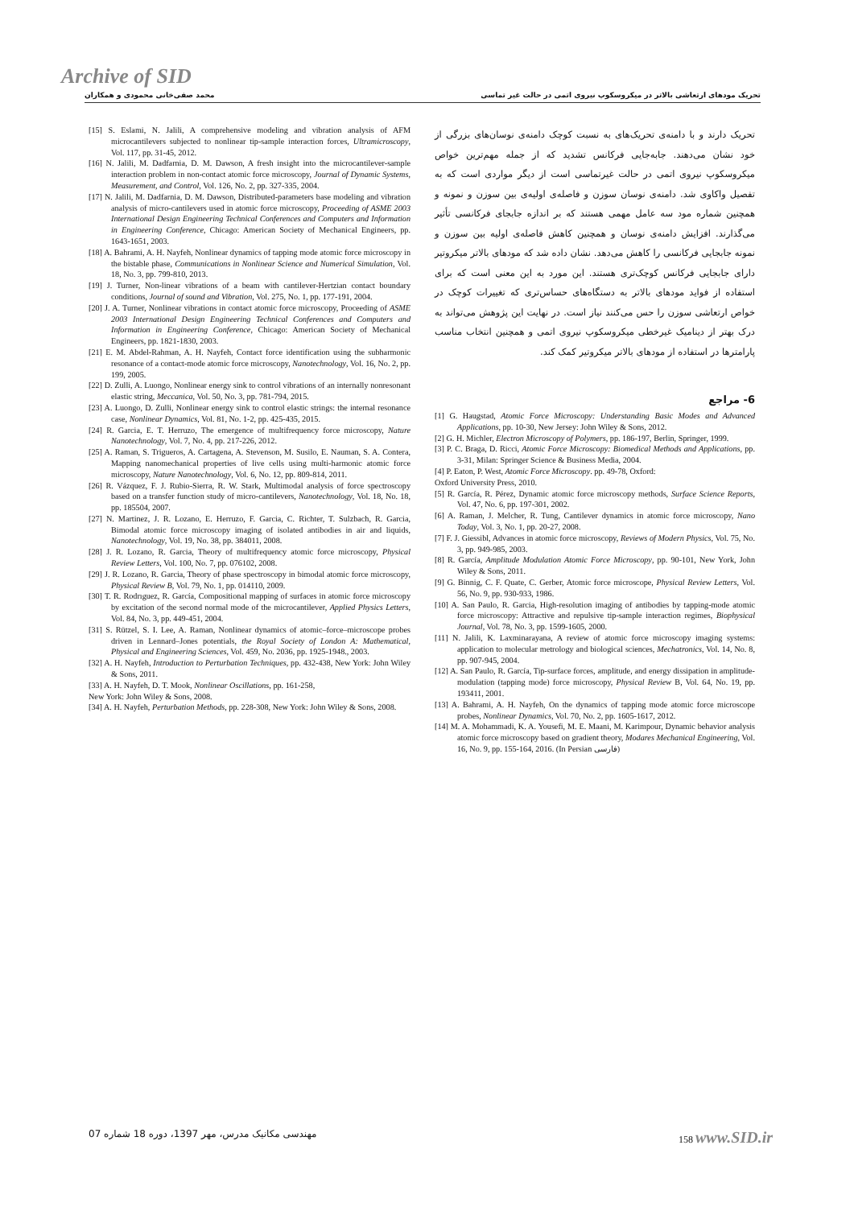Archive of SID
تحریک مودهای ارتعاشی بالاتر در میکروسکوپ نیروی اتمی در حالت غیر تماسی محمد صفی‌خانی محمودی و همکاران
[15] S. Eslami, N. Jalili, A comprehensive modeling and vibration analysis of AFM microcantilevers subjected to nonlinear tip-sample interaction forces, Ultramicroscopy, Vol. 117, pp. 31-45, 2012.
[16] N. Jalili, M. Dadfarnia, D. M. Dawson, A fresh insight into the microcantilever-sample interaction problem in non-contact atomic force microscopy, Journal of Dynamic Systems, Measurement, and Control, Vol. 126, No. 2, pp. 327-335, 2004.
[17] N. Jalili, M. Dadfarnia, D. M. Dawson, Distributed-parameters base modeling and vibration analysis of micro-cantilevers used in atomic force microscopy, Proceeding of ASME 2003 International Design Engineering Technical Conferences and Computers and Information in Engineering Conference, Chicago: American Society of Mechanical Engineers, pp. 1643-1651, 2003.
[18] A. Bahrami, A. H. Nayfeh, Nonlinear dynamics of tapping mode atomic force microscopy in the bistable phase, Communications in Nonlinear Science and Numerical Simulation, Vol. 18, No. 3, pp. 799-810, 2013.
[19] J. Turner, Non-linear vibrations of a beam with cantilever-Hertzian contact boundary conditions, Journal of sound and Vibration, Vol. 275, No. 1, pp. 177-191, 2004.
[20] J. A. Turner, Nonlinear vibrations in contact atomic force microscopy, Proceeding of ASME 2003 International Design Engineering Technical Conferences and Computers and Information in Engineering Conference, Chicago: American Society of Mechanical Engineers, pp. 1821-1830, 2003.
[21] E. M. Abdel-Rahman, A. H. Nayfeh, Contact force identification using the subharmonic resonance of a contact-mode atomic force microscopy, Nanotechnology, Vol. 16, No. 2, pp. 199, 2005.
[22] D. Zulli, A. Luongo, Nonlinear energy sink to control vibrations of an internally nonresonant elastic string, Meccanica, Vol. 50, No. 3, pp. 781-794, 2015.
[23] A. Luongo, D. Zulli, Nonlinear energy sink to control elastic strings: the internal resonance case, Nonlinear Dynamics, Vol. 81, No. 1-2, pp. 425-435, 2015.
[24] R. Garcia, E. T. Herruzo, The emergence of multifrequency force microscopy, Nature Nanotechnology, Vol. 7, No. 4, pp. 217-226, 2012.
[25] A. Raman, S. Trigueros, A. Cartagena, A. Stevenson, M. Susilo, E. Nauman, S. A. Contera, Mapping nanomechanical properties of live cells using multi-harmonic atomic force microscopy, Nature Nanotechnology, Vol. 6, No. 12, pp. 809-814, 2011.
[26] R. Vázquez, F. J. Rubio-Sierra, R. W. Stark, Multimodal analysis of force spectroscopy based on a transfer function study of micro-cantilevers, Nanotechnology, Vol. 18, No. 18, pp. 185504, 2007.
[27] N. Martinez, J. R. Lozano, E. Herruzo, F. Garcia, C. Richter, T. Sulzbach, R. Garcia, Bimodal atomic force microscopy imaging of isolated antibodies in air and liquids, Nanotechnology, Vol. 19, No. 38, pp. 384011, 2008.
[28] J. R. Lozano, R. Garcia, Theory of multifrequency atomic force microscopy, Physical Review Letters, Vol. 100, No. 7, pp. 076102, 2008.
[29] J. R. Lozano, R. Garcia, Theory of phase spectroscopy in bimodal atomic force microscopy, Physical Review B, Vol. 79, No. 1, pp. 014110, 2009.
[30] T. R. Rodrıguez, R. García, Compositional mapping of surfaces in atomic force microscopy by excitation of the second normal mode of the microcantilever, Applied Physics Letters, Vol. 84, No. 3, pp. 449-451, 2004.
[31] S. Rützel, S. I. Lee, A. Raman, Nonlinear dynamics of atomic–force–microscope probes driven in Lennard–Jones potentials, the Royal Society of London A: Mathematical, Physical and Engineering Sciences, Vol. 459, No. 2036, pp. 1925-1948., 2003.
[32] A. H. Nayfeh, Introduction to Perturbation Techniques, pp. 432-438, New York: John Wiley & Sons, 2011.
[33] A. H. Nayfeh, D. T. Mook, Nonlinear Oscillations, pp. 161-258,
New York: John Wiley & Sons, 2008.
[34] A. H. Nayfeh, Perturbation Methods, pp. 228-308, New York: John Wiley & Sons, 2008.
تحریک دارند و با دامنه‌ی تحریک‌های به نسبت کوچک دامنه‌ی نوسان‌های بزرگی از خود نشان می‌دهند. جابه‌جایی فرکانس تشدید که از جمله مهم‌ترین خواص میکروسکوپ نیروی اتمی در حالت غیرتماسی است از دیگر مواردی است که به تفصیل واکاوی شد. دامنه‌ی نوسان سوزن و فاصله‌ی اولیه‌ی بین سوزن و نمونه و همچنین شماره مود سه عامل مهمی هستند که بر اندازه جابجای فرکانسی تأثیر می‌گذارند. افزایش دامنه‌ی نوسان و همچنین کاهش فاصله‌ی اولیه بین سوزن و نمونه جابجایی فرکانسی را کاهش می‌دهد. نشان داده شد که مودهای بالاتر میکروتیر دارای جابجایی فرکانس کوچک‌تری هستند. این مورد به این معنی است که برای استفاده از فواید مودهای بالاتر به دستگاه‌های حساس‌تری که تغییرات کوچک در خواص ارتعاشی سوزن را حس می‌کنند نیاز است. در نهایت این پژوهش می‌تواند به درک بهتر از دینامیک غیرخطی میکروسکوپ نیروی اتمی و همچنین انتخاب مناسب پارامترها در استفاده از مودهای بالاتر میکروتیر کمک کند.
6- مراجع
[1] G. Haugstad, Atomic Force Microscopy: Understanding Basic Modes and Advanced Applications, pp. 10-30, New Jersey: John Wiley & Sons, 2012.
[2] G. H. Michler, Electron Microscopy of Polymers, pp. 186-197, Berlin, Springer, 1999.
[3] P. C. Braga, D. Ricci, Atomic Force Microscopy: Biomedical Methods and Applications, pp. 3-31, Milan: Springer Science & Business Media, 2004.
[4] P. Eaton, P. West, Atomic Force Microscopy. pp. 49-78, Oxford:
Oxford University Press, 2010.
[5] R. García, R. Pérez, Dynamic atomic force microscopy methods, Surface Science Reports, Vol. 47, No. 6, pp. 197-301, 2002.
[6] A. Raman, J. Melcher, R. Tung, Cantilever dynamics in atomic force microscopy, Nano Today, Vol. 3, No. 1, pp. 20-27, 2008.
[7] F. J. Giessibl, Advances in atomic force microscopy, Reviews of Modern Physics, Vol. 75, No. 3, pp. 949-985, 2003.
[8] R. García, Amplitude Modulation Atomic Force Microscopy, pp. 90-101, New York, John Wiley & Sons, 2011.
[9] G. Binnig, C. F. Quate, C. Gerber, Atomic force microscope, Physical Review Letters, Vol. 56, No. 9, pp. 930-933, 1986.
[10] A. San Paulo, R. Garcia, High-resolution imaging of antibodies by tapping-mode atomic force microscopy: Attractive and repulsive tip-sample interaction regimes, Biophysical Journal, Vol. 78, No. 3, pp. 1599-1605, 2000.
[11] N. Jalili, K. Laxminarayana, A review of atomic force microscopy imaging systems: application to molecular metrology and biological sciences, Mechatronics, Vol. 14, No. 8, pp. 907-945, 2004.
[12] A. San Paulo, R. García, Tip-surface forces, amplitude, and energy dissipation in amplitude-modulation (tapping mode) force microscopy, Physical Review B, Vol. 64, No. 19, pp. 193411, 2001.
[13] A. Bahrami, A. H. Nayfeh, On the dynamics of tapping mode atomic force microscope probes, Nonlinear Dynamics, Vol. 70, No. 2, pp. 1605-1617, 2012.
[14] M. A. Mohammadi, K. A. Yousefi, M. E. Maani, M. Karimpour, Dynamic behavior analysis atomic force microscopy based on gradient theory, Modares Mechanical Engineering, Vol. 16, No. 9, pp. 155-164, 2016. (In Persian فارسی)
مهندسی مکانیک مدرس، مهر 1397، دوره 18 شماره 07 158 www.SID.ir